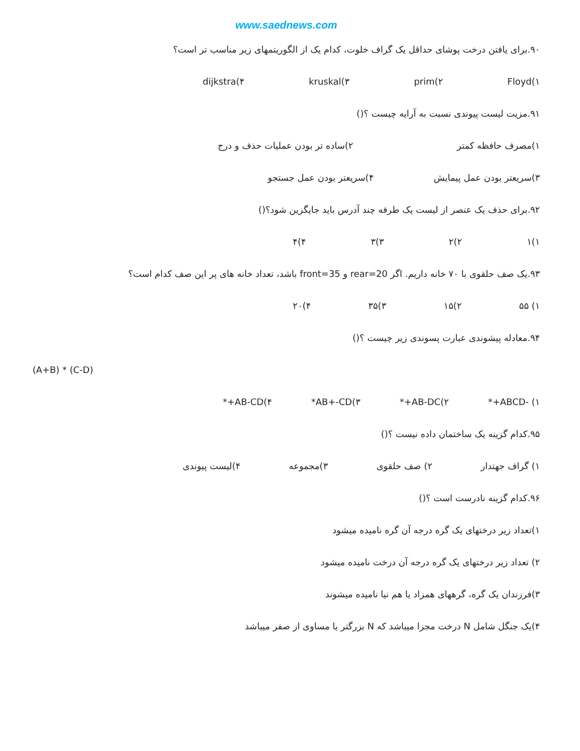www.saednews.com
۹۰.برای یافتن درخت پوشای حداقل یک گراف خلوت، کدام یک از الگوریتمهای زیر مناسب تر است؟
۱)Floyd ۲)prim ۳)kruskal ۴)dijkstra
۹۱.مزیت لیست پیوندی نسبت به آرایه چیست ؟()
۱)مصرف حافظه کمتر ۲)ساده تر بودن عملیات حذف و درج
۳)سریعتر بودن عمل پیمایش ۴)سریعتر بودن عمل جستجو
۹۲.برای حذف یک عنصر از لیست یک طرفه چند آدرس باید جایگزین شود؟()
۱)۱ ۲)۲ ۳)۳ ۴)۴
۹۳.یک صف حلقوی با ۷۰ خانه داریم. اگر rear=20 و front=35 باشد، تعداد خانه های پر این صف کدام است؟
۱) ۵۵ ۲)۱۵ ۳)۳۵ ۴)۲۰
۹۴.معادله پیشوندی عبارت پسوندی زیر چیست ؟()
(A+B) * (C-D)
۱) -ABCD+* ۲)AB-DC+* ۳)AB+-CD* ۴)AB-CD+*
۹۵.کدام گزینه یک ساختمان داده نیست ؟()
۱) گراف جهتدار ۲) صف حلقوی ۳)مجموعه ۴)لیست پیوندی
۹۶.کدام گزینه نادرست است ؟()
۱)تعداد زیر درختهای یک گره درجه آن گره نامیده میشود
۲) تعداد زیر درختهای یک گره درجه آن درخت نامیده میشود
۳)فرزندان یک گره، گرههای همزاد یا هم نیا نامیده میشوند
۴)یک جنگل شامل N درخت مجزا میباشد که N بزرگتر یا مساوی از صفر میباشد